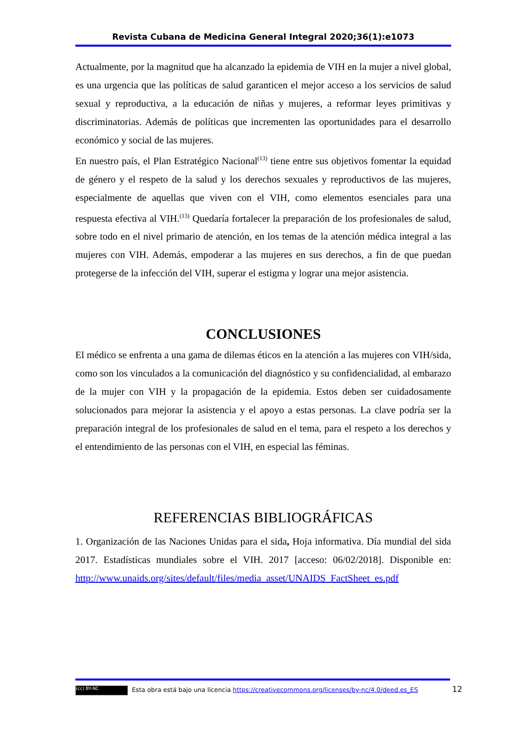Revista Cubana de Medicina General Integral 2020;36(1):e1073
Actualmente, por la magnitud que ha alcanzado la epidemia de VIH en la mujer a nivel global, es una urgencia que las políticas de salud garanticen el mejor acceso a los servicios de salud sexual y reproductiva, a la educación de niñas y mujeres, a reformar leyes primitivas y discriminatorias. Además de políticas que incrementen las oportunidades para el desarrollo económico y social de las mujeres.
En nuestro país, el Plan Estratégico Nacional<sup>(13)</sup> tiene entre sus objetivos fomentar la equidad de género y el respeto de la salud y los derechos sexuales y reproductivos de las mujeres, especialmente de aquellas que viven con el VIH, como elementos esenciales para una respuesta efectiva al VIH.<sup>(13)</sup> Quedaría fortalecer la preparación de los profesionales de salud, sobre todo en el nivel primario de atención, en los temas de la atención médica integral a las mujeres con VIH. Además, empoderar a las mujeres en sus derechos, a fin de que puedan protegerse de la infección del VIH, superar el estigma y lograr una mejor asistencia.
CONCLUSIONES
El médico se enfrenta a una gama de dilemas éticos en la atención a las mujeres con VIH/sida, como son los vinculados a la comunicación del diagnóstico y su confidencialidad, al embarazo de la mujer con VIH y la propagación de la epidemia. Estos deben ser cuidadosamente solucionados para mejorar la asistencia y el apoyo a estas personas. La clave podría ser la preparación integral de los profesionales de salud en el tema, para el respeto a los derechos y el entendimiento de las personas con el VIH, en especial las féminas.
REFERENCIAS BIBLIOGRÁFICAS
1. Organización de las Naciones Unidas para el sida, Hoja informativa. Día mundial del sida 2017. Estadísticas mundiales sobre el VIH. 2017 [acceso: 06/02/2018]. Disponible en: http://www.unaids.org/sites/default/files/media_asset/UNAIDS_FactSheet_es.pdf
(cc) BY-NC Esta obra está bajo una licencia https://creativecommons.org/licenses/by-nc/4.0/deed.es_ES
12